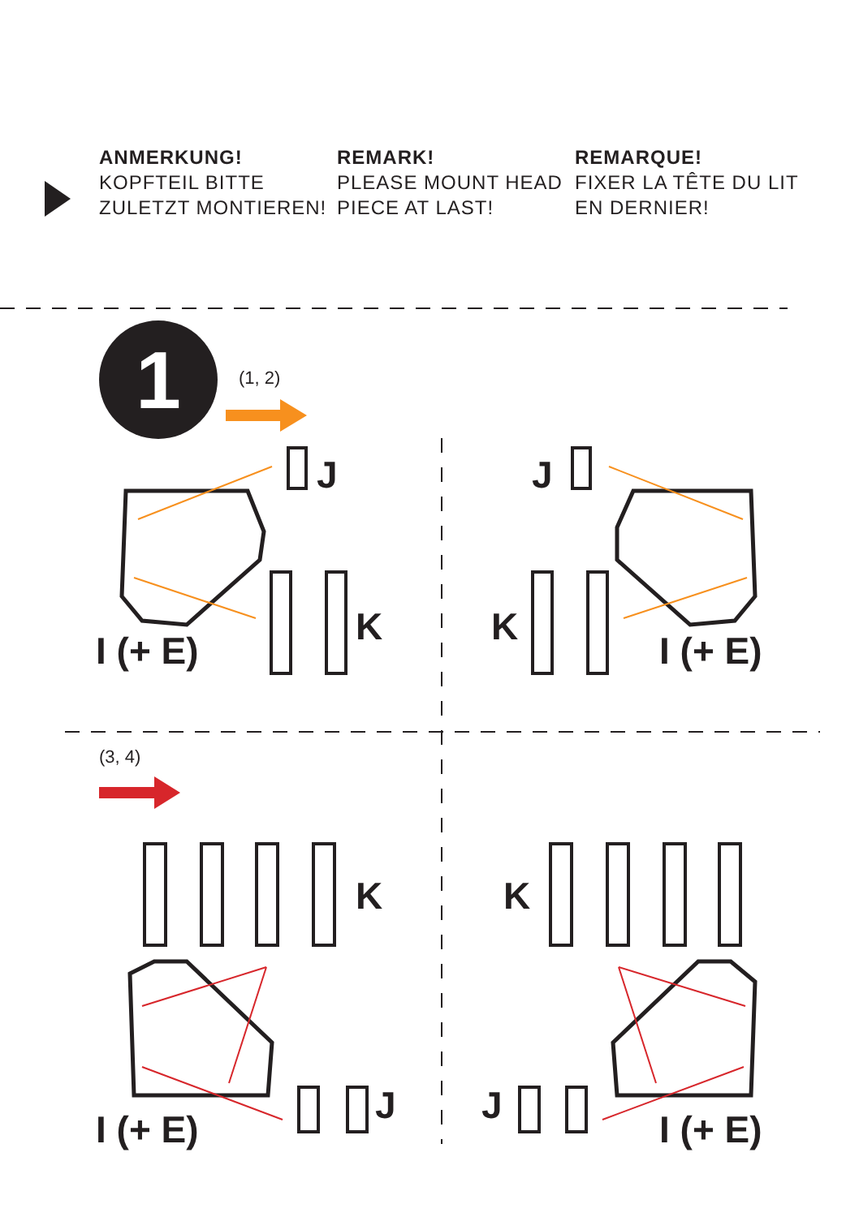ANMERKUNG!
KOPFTEIL BITTE ZULETZT MONTIEREN!
REMARK!
PLEASE MOUNT HEAD PIECE AT LAST!
REMARQUE!
FIXER LA TÊTE DU LIT EN DERNIER!
1 (1, 2)
(3, 4)
J J
K K
I (+ E) I (+ E)
K K
J J
I (+ E) I (+ E)